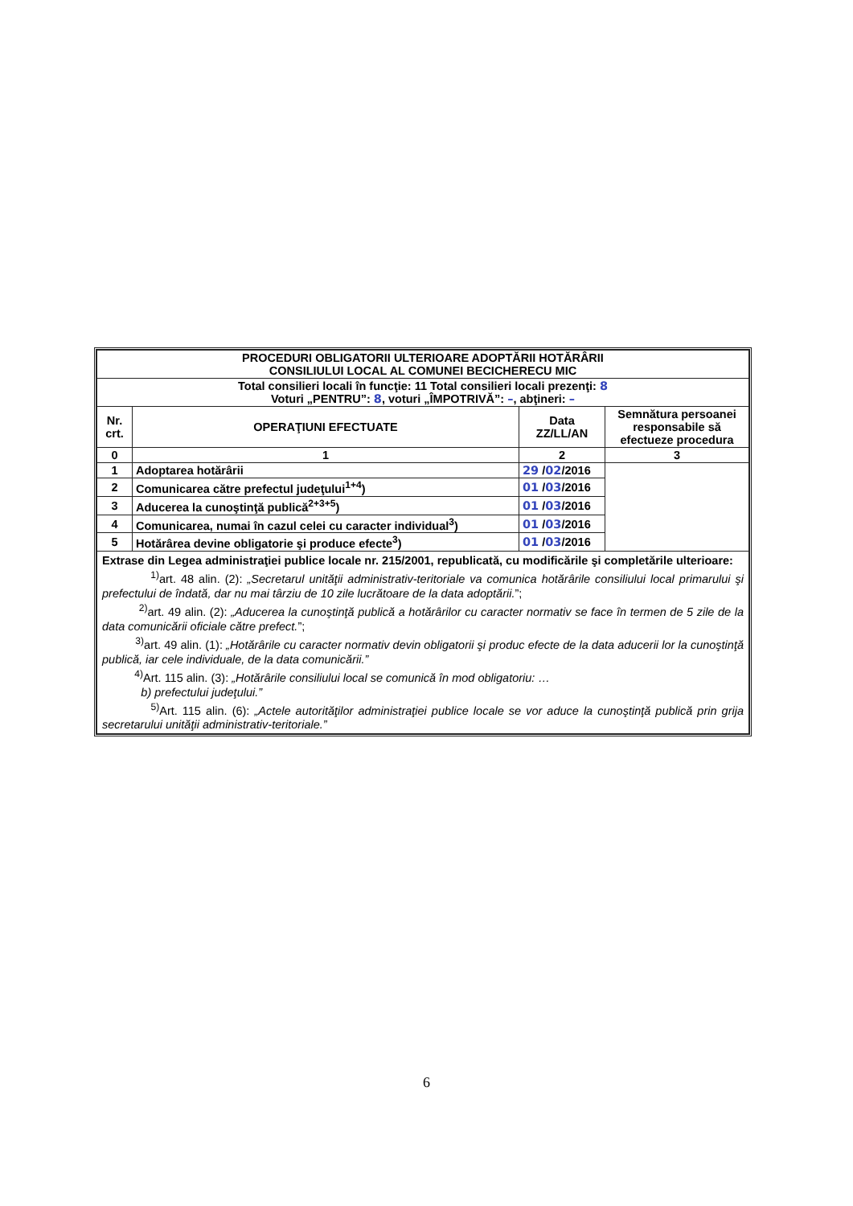| PROCEDURI OBLIGATORII ULTERIOARE ADOPTĂRII HOTĂRÂRII CONSILIULUI LOCAL AL COMUNEI BECICHERECU MIC | | | |
| --- | --- | --- | --- |
| Total consilieri locali în funcţie: 11 Total consilieri locali prezenţi: 8 Voturi „PENTRU”: 8 , voturi „ÎMPOTRIVĂ”: – , abţineri: – | | | |
| Nr. crt. | OPERAŢIUNI EFECTUATE | Data ZZ/LL/AN | Semnătura persoanei responsabile să efectueze procedura |
| 0 | 1 | 2 | 3 |
| 1 | Adoptarea hotărârii | 29 / 02 /2016 | |
| 2 | Comunicarea către prefectul judeţului<sup>1+4</sup>) | 01 / 03 /2016 | |
| 3 | Aducerea la cunoştinţă publică<sup>2+3+5</sup>) | 01 / 03 /2016 | |
| 4 | Comunicarea, numai în cazul celei cu caracter individual<sup>3</sup>) | 01 / 03 /2016 | |
| 5 | Hotărârea devine obligatorie şi produce efecte<sup>3</sup>) | 01 / 03 /2016 | |
| Extrase din Legea administraţiei publice locale nr. 215/2001, republicată, cu modificările şi completările ulterioare: <sup>1)</sup> art. 48 alin. (2): „Secretarul unităţii administrativ-teritoriale va comunica hotărârile consiliului local primarului şi prefectului de îndată, dar nu mai târziu de 10 zile lucrătoare de la data adoptării. ”; <sup>2)</sup> art. 49 alin. (2): „Aducerea la cunoştinţă publică a hotărârilor cu caracter normativ se face în termen de 5 zile de la data comunicării oficiale către prefect. ”; <sup>3)</sup> art. 49 alin. (1): „Hotărârile cu caracter normativ devin obligatorii şi produc efecte de la data aducerii lor la cunoştinţă publică, iar cele individuale, de la data comunicării.” <sup>4)</sup> Art. 115 alin. (3): „Hotărârile consiliului local se comunică în mod obligatoriu: … b) prefectului judeţului.” <sup>5)</sup> Art. 115 alin. (6): „Actele autorităţilor administraţiei publice locale se vor aduce la cunoştinţă publică prin grija secretarului unităţii administrativ-teritoriale.” | | | |
6